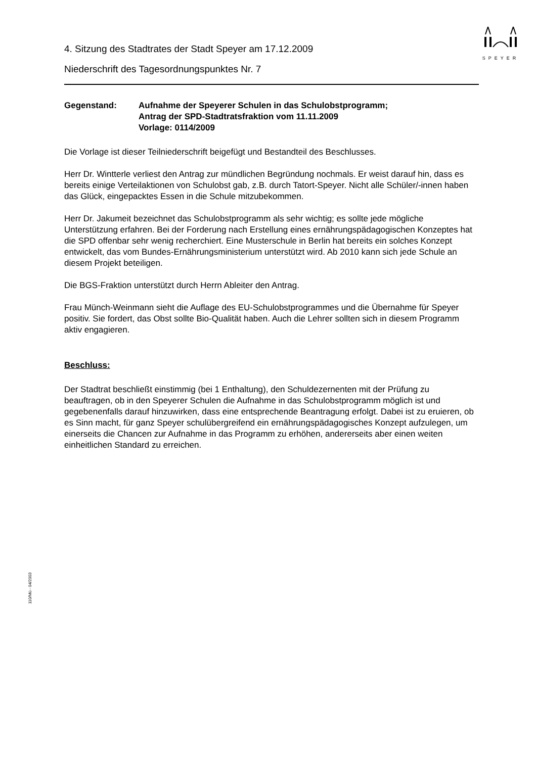SPEYER
4. Sitzung des Stadtrates der Stadt Speyer am 17.12.2009
Niederschrift des Tagesordnungspunktes Nr. 7
Gegenstand: Aufnahme der Speyerer Schulen in das Schulobstprogramm;
Antrag der SPD-Stadtratsfraktion vom 11.11.2009
Vorlage: 0114/2009
Die Vorlage ist dieser Teilniederschrift beigefügt und Bestandteil des Beschlusses.
Herr Dr. Wintterle verliest den Antrag zur mündlichen Begründung nochmals. Er weist darauf hin, dass es bereits einige Verteilaktionen von Schulobst gab, z.B. durch Tatort-Speyer. Nicht alle Schüler/-innen haben das Glück, eingepacktes Essen in die Schule mitzubekommen.
Herr Dr. Jakumeit bezeichnet das Schulobstprogramm als sehr wichtig; es sollte jede mögliche Unterstützung erfahren. Bei der Forderung nach Erstellung eines ernährungspädagogischen Konzeptes hat die SPD offenbar sehr wenig recherchiert. Eine Musterschule in Berlin hat bereits ein solches Konzept entwickelt, das vom Bundes-Ernährungsministerium unterstützt wird. Ab 2010 kann sich jede Schule an diesem Projekt beteiligen.
Die BGS-Fraktion unterstützt durch Herrn Ableiter den Antrag.
Frau Münch-Weinmann sieht die Auflage des EU-Schulobstprogrammes und die Übernahme für Speyer positiv. Sie fordert, das Obst sollte Bio-Qualität haben. Auch die Lehrer sollten sich in diesem Programm aktiv engagieren.
Beschluss:
Der Stadtrat beschließt einstimmig (bei 1 Enthaltung), den Schuldezernenten mit der Prüfung zu beauftragen, ob in den Speyerer Schulen die Aufnahme in das Schulobstprogramm möglich ist und gegebenenfalls darauf hinzuwirken, dass eine entsprechende Beantragung erfolgt. Dabei ist zu eruieren, ob es Sinn macht, für ganz Speyer schulübergreifend ein ernährungspädagogisches Konzept aufzulegen, um einerseits die Chancen zur Aufnahme in das Programm zu erhöhen, andererseits aber einen weiten einheitlichen Standard zu erreichen.
110/Mü - 04/2003